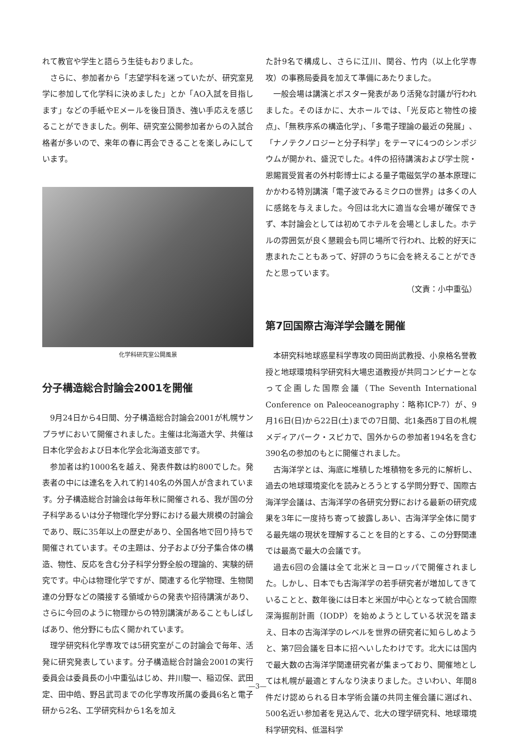れて教官や学生と語らう生徒もおりました。
さらに、参加者から「志望学科を迷っていたが、研究室見学に参加して化学科に決めました」とか「AO入試を目指します」などの手紙やEメールを後日頂き、強い手応えを感じることができました。例年、研究室公開参加者からの入試合格者が多いので、来年の春に再会できることを楽しみにしています。
化学科研究室公開風景
分子構造総合討論会2001を開催
9月24日から4日間、分子構造総合討論会2001が札幌サンプラザにおいて開催されました。主催は北海道大学、共催は日本化学会および日本化学会北海道支部です。
参加者は約1000名を越え、発表件数は約800でした。発表者の中には連名を入れて約140名の外国人が含まれています。分子構造総合討論会は毎年秋に開催される、我が国の分子科学あるいは分子物理化学分野における最大規模の討論会であり、既に35年以上の歴史があり、全国各地で回り持ちで開催されています。その主題は、分子および分子集合体の構造、物性、反応を含む分子科学分野全般の理論的、実験的研究です。中心は物理化学ですが、関連する化学物理、生物関連の分野などの隣接する領域からの発表や招待講演があり、さらに今回のように物理からの特別講演があることもしばしばあり、他分野にも広く開かれています。
理学研究科化学専攻では5研究室がこの討論会で毎年、活発に研究発表しています。分子構造総合討論会2001の実行委員会は委員長の小中重弘はじめ、井川駿一、稲辺保、武田定、田中皓、野呂武司までの化学専攻所属の委員6名と電子研から2名、工学研究科から1名を加え
た計9名で構成し、さらに江川、関谷、竹内（以上化学専攻）の事務局委員を加えて準備にあたりました。
一般会場は講演とポスター発表があり活発な討議が行われました。そのほかに、大ホールでは、「光反応と物性の接点」、「無秩序系の構造化学」、「多電子理論の最近の発展」、「ナノテクノロジーと分子科学」をテーマに4つのシンポジウムが開かれ、盛況でした。4件の招待講演および学士院・恩賜賞受賞者の外村彰博士による量子電磁気学の基本原理にかかわる特別講演「電子波でみるミクロの世界」は多くの人に感銘を与えました。今回は北大に適当な会場が確保できず、本討論会としては初めてホテルを会場としました。ホテルの雰囲気が良く懇親会も同じ場所で行われ、比較的好天に恵まれたこともあって、好評のうちに会を終えることができたと思っています。
（文責：小中重弘）
第7回国際古海洋学会議を開催
本研究科地球惑星科学専攻の岡田尚武教授、小泉格名誉教授と地球環境科学研究科大場忠道教授が共同コンビナーとなって企画した国際会議（The Seventh International Conference on Paleoceanography：略称ICP-7）が、9月16日(日)から22日(土)までの7日間、北1条西8丁目の札幌メディアパーク・スピカで、国外からの参加者194名を含む390名の参加のもとに開催されました。
古海洋学とは、海底に堆積した堆積物を多元的に解析し、過去の地球環境変化を読みとろうとする学問分野で、国際古海洋学会議は、古海洋学の各研究分野における最新の研究成果を3年に一度持ち寄って披露しあい、古海洋学全体に関する最先端の現状を理解することを目的とする、この分野関連では最高で最大の会議です。
過去6回の会議は全て北米とヨーロッパで開催されました。しかし、日本でも古海洋学の若手研究者が増加してきていることと、数年後には日本と米国が中心となって統合国際深海掘削計画（IODP）を始めようとしている状況を踏まえ、日本の古海洋学のレベルを世界の研究者に知らしめようと、第7回会議を日本に招へいしたわけです。北大には国内で最大数の古海洋学関連研究者が集まっており、開催地としては札幌が最適とすんなり決まりました。さいわい、年間8件だけ認められる日本学術会議の共同主催会議に選ばれ、500名近い参加者を見込んで、北大の理学研究科、地球環境科学研究科、低温科学
—3—